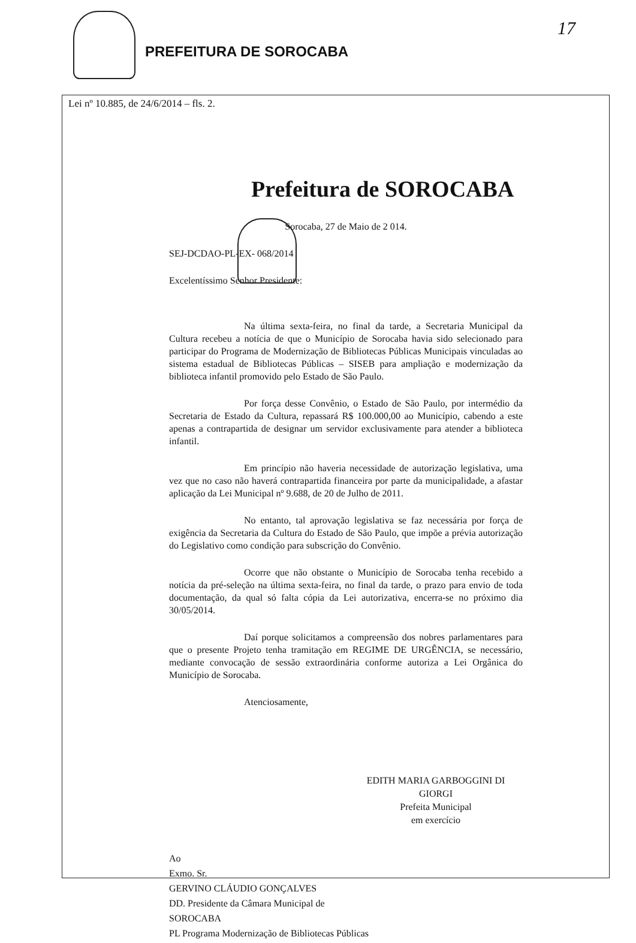PREFEITURA DE SOROCABA
17
Lei nº 10.885, de 24/6/2014 – fls. 2.
Prefeitura de SOROCABA
Sorocaba, 27 de Maio de 2 014.
SEJ-DCDAO-PL-EX- 068/2014
Excelentíssimo Senhor Presidente:
Na última sexta-feira, no final da tarde, a Secretaria Municipal da Cultura recebeu a notícia de que o Município de Sorocaba havia sido selecionado para participar do Programa de Modernização de Bibliotecas Públicas Municipais vinculadas ao sistema estadual de Bibliotecas Públicas – SISEB para ampliação e modernização da biblioteca infantil promovido pelo Estado de São Paulo.
Por força desse Convênio, o Estado de São Paulo, por intermédio da Secretaria de Estado da Cultura, repassará R$ 100.000,00 ao Município, cabendo a este apenas a contrapartida de designar um servidor exclusivamente para atender a biblioteca infantil.
Em princípio não haveria necessidade de autorização legislativa, uma vez que no caso não haverá contrapartida financeira por parte da municipalidade, a afastar aplicação da Lei Municipal nº 9.688, de 20 de Julho de 2011.
No entanto, tal aprovação legislativa se faz necessária por força de exigência da Secretaria da Cultura do Estado de São Paulo, que impõe a prévia autorização do Legislativo como condição para subscrição do Convênio.
Ocorre que não obstante o Município de Sorocaba tenha recebido a notícia da pré-seleção na última sexta-feira, no final da tarde, o prazo para envio de toda documentação, da qual só falta cópia da Lei autorizativa, encerra-se no próximo dia 30/05/2014.
Daí porque solicitamos a compreensão dos nobres parlamentares para que o presente Projeto tenha tramitação em REGIME DE URGÊNCIA, se necessário, mediante convocação de sessão extraordinária conforme autoriza a Lei Orgânica do Município de Sorocaba.
Atenciosamente,
EDITH MARIA GARBOGGINI DI GIORGI
Prefeita Municipal
em exercício
Ao
Exmo. Sr.
GERVINO CLÁUDIO GONÇALVES
DD. Presidente da Câmara Municipal de
SOROCABA
PL Programa Modernização de Bibliotecas Públicas